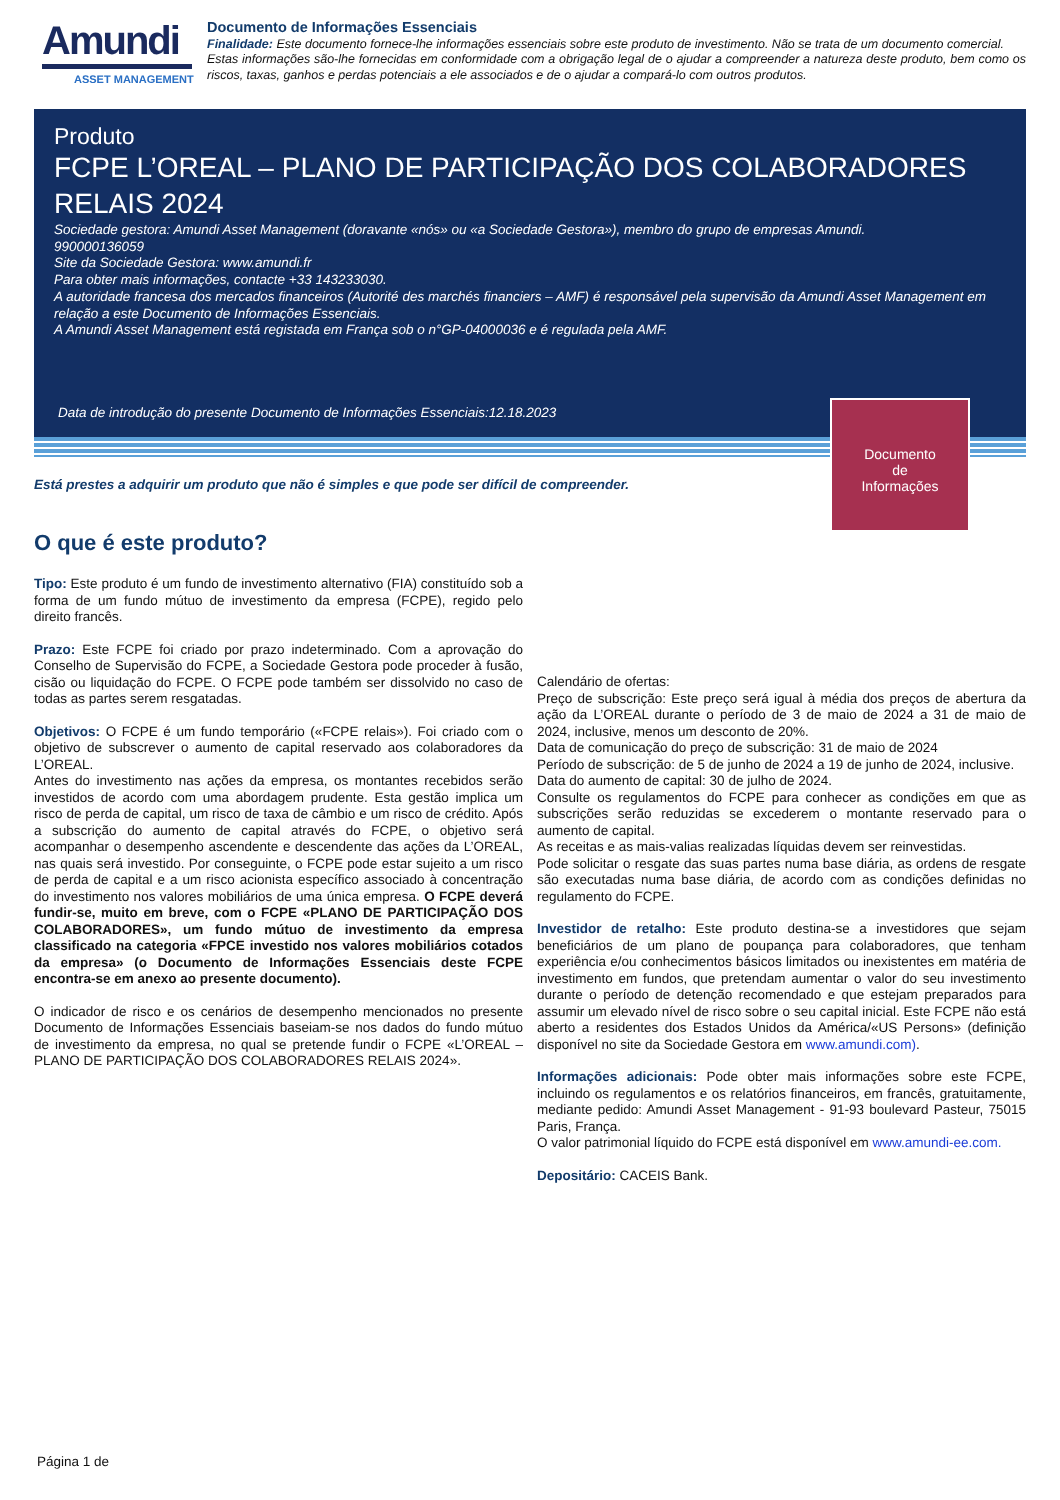Amundi
ASSET MANAGEMENT
Documento de Informações Essenciais
Finalidade: Este documento fornece-lhe informações essenciais sobre este produto de investimento. Não se trata de um documento comercial.
Estas informações são-lhe fornecidas em conformidade com a obrigação legal de o ajudar a compreender a natureza deste produto, bem como os riscos, taxas, ganhos e perdas potenciais a ele associados e de o ajudar a compará-lo com outros produtos.
Produto
FCPE L’OREAL – PLANO DE PARTICIPAÇÃO DOS COLABORADORES RELAIS 2024
Sociedade gestora: Amundi Asset Management (doravante «nós» ou «a Sociedade Gestora»), membro do grupo de empresas Amundi.
990000136059
Site da Sociedade Gestora: www.amundi.fr
Para obter mais informações, contacte +33 143233030.
A autoridade francesa dos mercados financeiros (Autorité des marchés financiers – AMF) é responsável pela supervisão da Amundi Asset Management em relação a este Documento de Informações Essenciais.
A Amundi Asset Management está registada em França sob o n°GP-04000036 e é regulada pela AMF.
Data de introdução do presente Documento de Informações Essenciais:12.18.2023
Documento
de
Informações
Está prestes a adquirir um produto que não é simples e que pode ser difícil de compreender.
O que é este produto?
Tipo: Este produto é um fundo de investimento alternativo (FIA) constituído sob a forma de um fundo mútuo de investimento da empresa (FCPE), regido pelo direito francês.
Prazo: Este FCPE foi criado por prazo indeterminado. Com a aprovação do Conselho de Supervisão do FCPE, a Sociedade Gestora pode proceder à fusão, cisão ou liquidação do FCPE. O FCPE pode também ser dissolvido no caso de todas as partes serem resgatadas.
Objetivos: O FCPE é um fundo temporário («FCPE relais»). Foi criado com o objetivo de subscrever o aumento de capital reservado aos colaboradores da L’OREAL.
Antes do investimento nas ações da empresa, os montantes recebidos serão investidos de acordo com uma abordagem prudente. Esta gestão implica um risco de perda de capital, um risco de taxa de câmbio e um risco de crédito. Após a subscrição do aumento de capital através do FCPE, o objetivo será acompanhar o desempenho ascendente e descendente das ações da L’OREAL, nas quais será investido. Por conseguinte, o FCPE pode estar sujeito a um risco de perda de capital e a um risco acionista específico associado à concentração do investimento nos valores mobiliários de uma única empresa. O FCPE deverá fundir-se, muito em breve, com o FCPE «PLANO DE PARTICIPAÇÃO DOS COLABORADORES», um fundo mútuo de investimento da empresa classificado na categoria «FPCE investido nos valores mobiliários cotados da empresa» (o Documento de Informações Essenciais deste FCPE encontra-se em anexo ao presente documento).
O indicador de risco e os cenários de desempenho mencionados no presente Documento de Informações Essenciais baseiam-se nos dados do fundo mútuo de investimento da empresa, no qual se pretende fundir o FCPE «L’OREAL – PLANO DE PARTICIPAÇÃO DOS COLABORADORES RELAIS 2024».
Calendário de ofertas:
Preço de subscrição: Este preço será igual à média dos preços de abertura da ação da L’OREAL durante o período de 3 de maio de 2024 a 31 de maio de 2024, inclusive, menos um desconto de 20%.
Data de comunicação do preço de subscrição: 31 de maio de 2024
Período de subscrição: de 5 de junho de 2024 a 19 de junho de 2024, inclusive.
Data do aumento de capital: 30 de julho de 2024.
Consulte os regulamentos do FCPE para conhecer as condições em que as subscrições serão reduzidas se excederem o montante reservado para o aumento de capital.
As receitas e as mais-valias realizadas líquidas devem ser reinvestidas.
Pode solicitar o resgate das suas partes numa base diária, as ordens de resgate são executadas numa base diária, de acordo com as condições definidas no regulamento do FCPE.
Investidor de retalho: Este produto destina-se a investidores que sejam beneficiários de um plano de poupança para colaboradores, que tenham experiência e/ou conhecimentos básicos limitados ou inexistentes em matéria de investimento em fundos, que pretendam aumentar o valor do seu investimento durante o período de detenção recomendado e que estejam preparados para assumir um elevado nível de risco sobre o seu capital inicial. Este FCPE não está aberto a residentes dos Estados Unidos da América/«US Persons» (definição disponível no site da Sociedade Gestora em www.amundi.com).
Informações adicionais: Pode obter mais informações sobre este FCPE, incluindo os regulamentos e os relatórios financeiros, em francês, gratuitamente, mediante pedido: Amundi Asset Management - 91-93 boulevard Pasteur, 75015 Paris, França.
O valor patrimonial líquido do FCPE está disponível em www.amundi-ee.com.
Depositário: CACEIS Bank.
Página 1 de